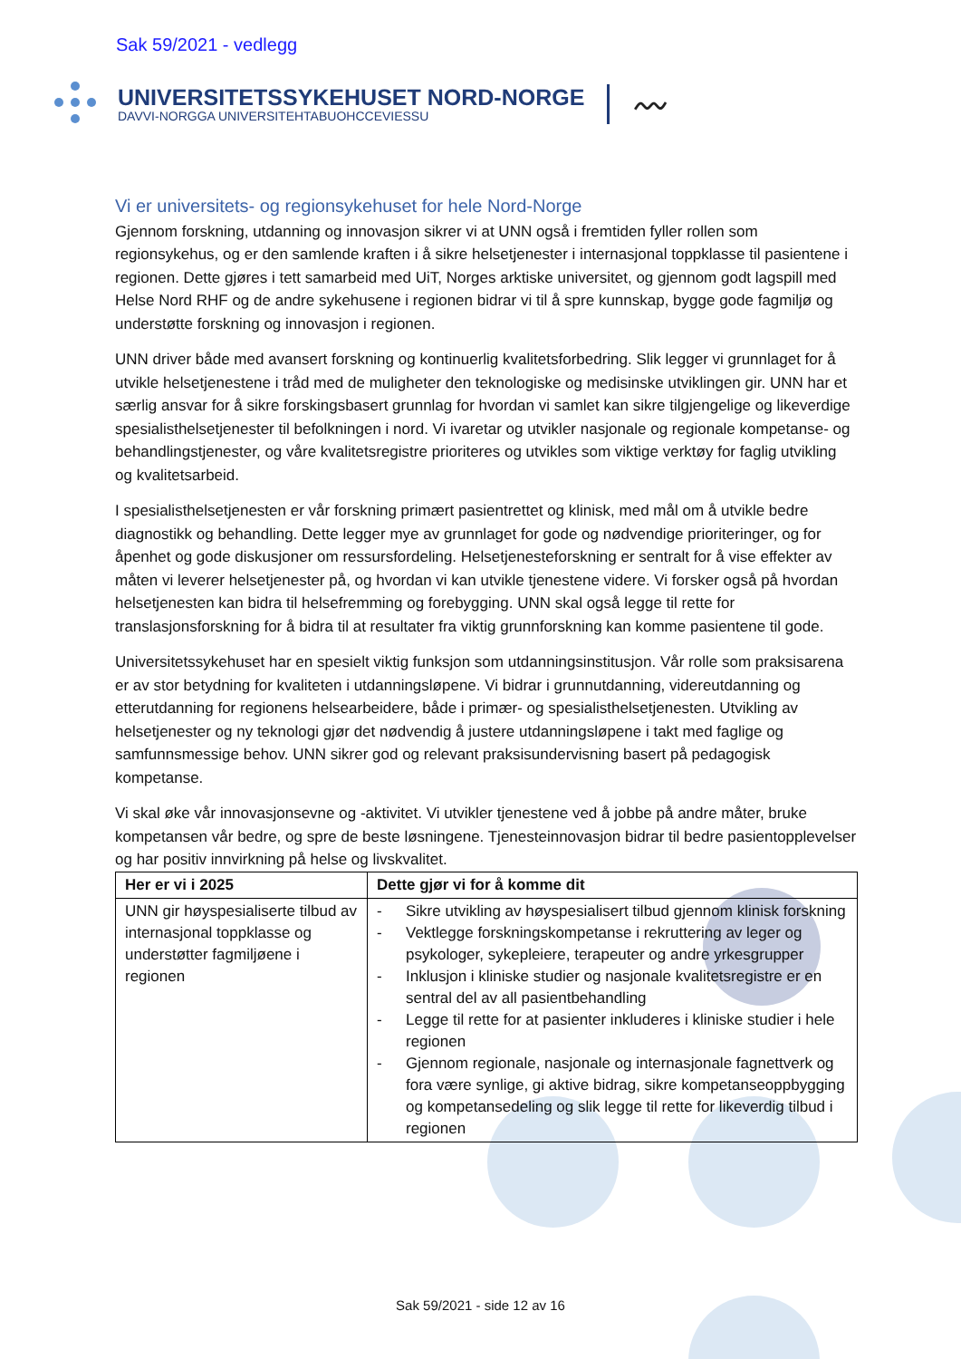Sak 59/2021 - vedlegg
UNIVERSITETSSYKEHUSET NORD-NORGE
DAVVI-NORGGA UNIVERSITEHTABUOHCCEVIESSU
〰
Vi er universitets- og regionsykehuset for hele Nord-Norge
Gjennom forskning, utdanning og innovasjon sikrer vi at UNN også i fremtiden fyller rollen som regionsykehus, og er den samlende kraften i å sikre helsetjenester i internasjonal toppklasse til pasientene i regionen. Dette gjøres i tett samarbeid med UiT, Norges arktiske universitet, og gjennom godt lagspill med Helse Nord RHF og de andre sykehusene i regionen bidrar vi til å spre kunnskap, bygge gode fagmiljø og understøtte forskning og innovasjon i regionen.
UNN driver både med avansert forskning og kontinuerlig kvalitetsforbedring. Slik legger vi grunnlaget for å utvikle helsetjenestene i tråd med de muligheter den teknologiske og medisinske utviklingen gir. UNN har et særlig ansvar for å sikre forskingsbasert grunnlag for hvordan vi samlet kan sikre tilgjengelige og likeverdige spesialisthelsetjenester til befolkningen i nord. Vi ivaretar og utvikler nasjonale og regionale kompetanse- og behandlingstjenester, og våre kvalitetsregistre prioriteres og utvikles som viktige verktøy for faglig utvikling og kvalitetsarbeid.
I spesialisthelsetjenesten er vår forskning primært pasientrettet og klinisk, med mål om å utvikle bedre diagnostikk og behandling. Dette legger mye av grunnlaget for gode og nødvendige prioriteringer, og for åpenhet og gode diskusjoner om ressursfordeling. Helsetjenesteforskning er sentralt for å vise effekter av måten vi leverer helsetjenester på, og hvordan vi kan utvikle tjenestene videre. Vi forsker også på hvordan helsetjenesten kan bidra til helsefremming og forebygging. UNN skal også legge til rette for translasjonsforskning for å bidra til at resultater fra viktig grunnforskning kan komme pasientene til gode.
Universitetssykehuset har en spesielt viktig funksjon som utdanningsinstitusjon. Vår rolle som praksisarena er av stor betydning for kvaliteten i utdanningsløpene. Vi bidrar i grunnutdanning, videreutdanning og etterutdanning for regionens helsearbeidere, både i primær- og spesialisthelsetjenesten. Utvikling av helsetjenester og ny teknologi gjør det nødvendig å justere utdanningsløpene i takt med faglige og samfunnsmessige behov. UNN sikrer god og relevant praksisundervisning basert på pedagogisk kompetanse.
Vi skal øke vår innovasjonsevne og -aktivitet. Vi utvikler tjenestene ved å jobbe på andre måter, bruke kompetansen vår bedre, og spre de beste løsningene. Tjenesteinnovasjon bidrar til bedre pasientopplevelser og har positiv innvirkning på helse og livskvalitet.
| Her er vi i 2025 | Dette gjør vi for å komme dit |
| --- | --- |
| UNN gir høyspesialiserte tilbud av internasjonal toppklasse og understøtter fagmiljøene i regionen | - Sikre utvikling av høyspesialisert tilbud gjennom klinisk forskning - Vektlegge forskningskompetanse i rekruttering av leger og psykologer, sykepleiere, terapeuter og andre yrkesgrupper - Inklusjon i kliniske studier og nasjonale kvalitetsregistre er en sentral del av all pasientbehandling - Legge til rette for at pasienter inkluderes i kliniske studier i hele regionen - Gjennom regionale, nasjonale og internasjonale fagnettverk og fora være synlige, gi aktive bidrag, sikre kompetanseoppbygging og kompetansedeling og slik legge til rette for likeverdig tilbud i regionen |
Sak 59/2021 - side 12 av 16